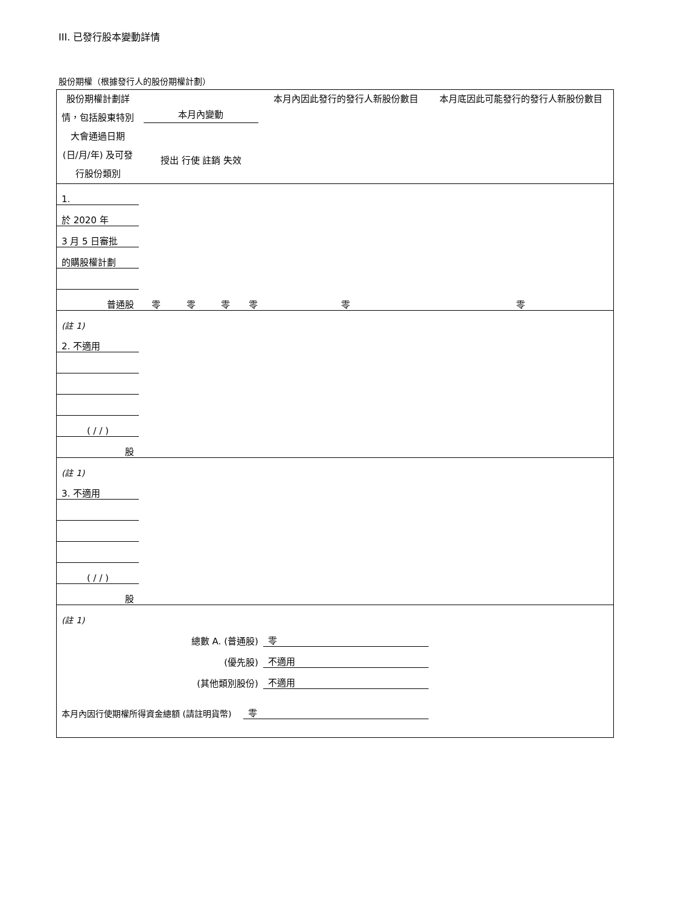III. 已發行股本變動詳情
股份期權（根據發行人的股份期權計劃）
| 股份期權計劃詳情，包括股東特別大會通過日期 (日/月/年) 及可發行股份類別 | 本月內變動 授出 行使 註銷 失效 | | | | 本月內因此發行的發行人新股份數目 | 本月底因此可能發行的發行人新股份數目 |
| --- | --- | --- | --- | --- | --- | --- |
| 1. | | | | | | |
| 於 2020 年 | | | | | | |
| 3 月 5 日審批 | | | | | | |
| 的購股權計劃 | | | | | | |
| 普通股 | 零 | 零 | 零 | 零 | 零 | 零 |
| (註 1) | | | | | | |
| 2. 不適用 | | | | | | |
| ( / / ) | | | | | | |
| 股 | | | | | | |
| (註 1) | | | | | | |
| 3. 不適用 | | | | | | |
| ( / / ) | | | | | | |
| 股 | | | | | | |
| (註 1) | | | | | | |
| 總數 A. (普通股) | | | | | 零 | |
| (優先股) | | | | | 不適用 | |
| (其他類別股份) | | | | | 不適用 | |
| 本月內因行使期權所得資金總額 (請註明貨幣) | | | | 零 | | |